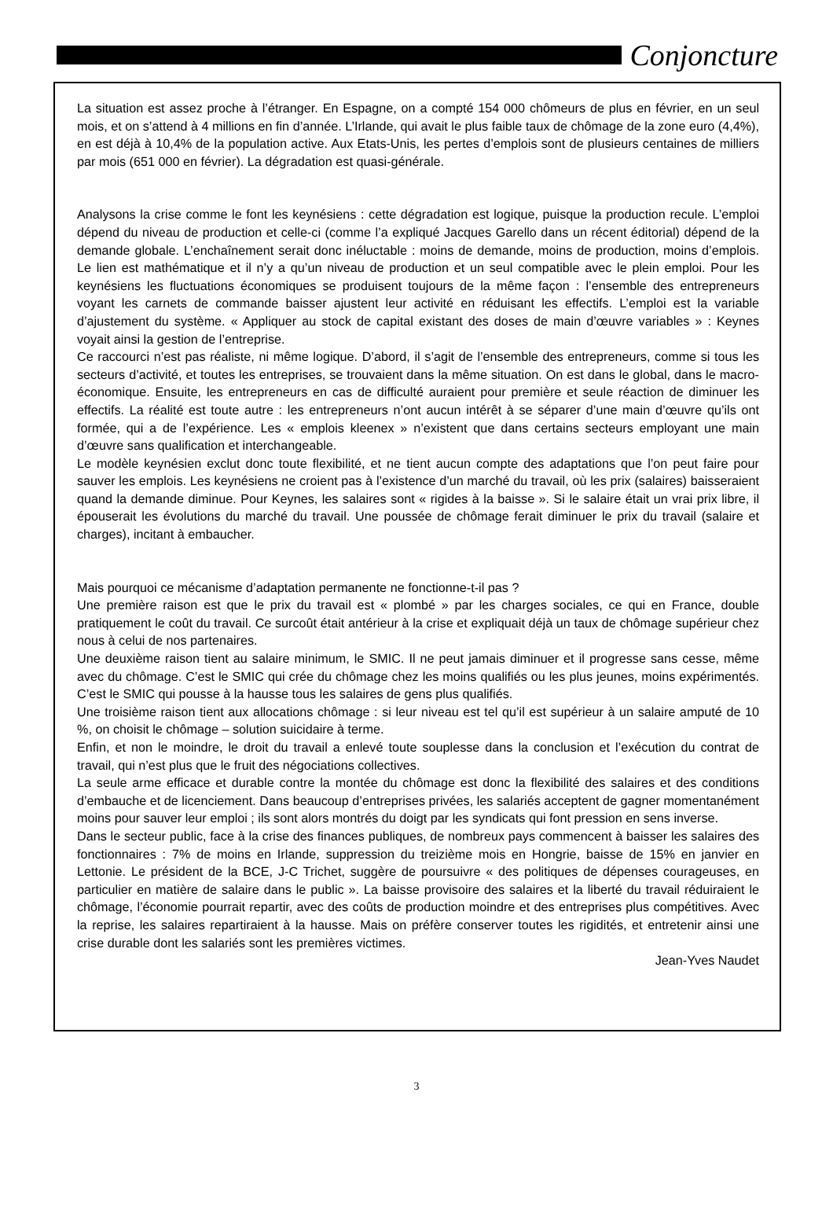Conjoncture
La situation est assez proche à l’étranger. En Espagne, on a compté 154 000 chômeurs de plus en février, en un seul mois, et on s’attend à 4 millions en fin d’année. L’Irlande, qui avait le plus faible taux de chômage de la zone euro (4,4%), en est déjà à 10,4% de la population active. Aux Etats-Unis, les pertes d’emplois sont de plusieurs centaines de milliers par mois (651 000 en février). La dégradation est quasi-générale.
Analysons la crise comme le font les keynésiens : cette dégradation est logique, puisque la production recule. L’emploi dépend du niveau de production et celle-ci (comme l’a expliqué Jacques Garello dans un récent éditorial) dépend de la demande globale. L’enchaînement serait donc inéluctable : moins de demande, moins de production, moins d’emplois. Le lien est mathématique et il n’y a qu’un niveau de production et un seul compatible avec le plein emploi. Pour les keynésiens les fluctuations économiques se produisent toujours de la même façon : l’ensemble des entrepreneurs voyant les carnets de commande baisser ajustent leur activité en réduisant les effectifs. L’emploi est la variable d’ajustement du système. « Appliquer au stock de capital existant des doses de main d’œuvre variables » : Keynes voyait ainsi la gestion de l’entreprise.
Ce raccourci n’est pas réaliste, ni même logique. D’abord, il s’agit de l’ensemble des entrepreneurs, comme si tous les secteurs d’activité, et toutes les entreprises, se trouvaient dans la même situation. On est dans le global, dans le macro-économique. Ensuite, les entrepreneurs en cas de difficulté auraient pour première et seule réaction de diminuer les effectifs. La réalité est toute autre : les entrepreneurs n’ont aucun intérêt à se séparer d’une main d’œuvre qu’ils ont formée, qui a de l’expérience. Les « emplois kleenex » n’existent que dans certains secteurs employant une main d’œuvre sans qualification et interchangeable.
Le modèle keynésien exclut donc toute flexibilité, et ne tient aucun compte des adaptations que l’on peut faire pour sauver les emplois. Les keynésiens ne croient pas à l’existence d’un marché du travail, où les prix (salaires) baisseraient quand la demande diminue. Pour Keynes, les salaires sont « rigides à la baisse ». Si le salaire était un vrai prix libre, il épouserait les évolutions du marché du travail. Une poussée de chômage ferait diminuer le prix du travail (salaire et charges), incitant à embaucher.
Mais pourquoi ce mécanisme d’adaptation permanente ne fonctionne-t-il pas ?
Une première raison est que le prix du travail est « plombé » par les charges sociales, ce qui en France, double pratiquement le coût du travail. Ce surcoût était antérieur à la crise et expliquait déjà un taux de chômage supérieur chez nous à celui de nos partenaires.
Une deuxième raison tient au salaire minimum, le SMIC. Il ne peut jamais diminuer et il progresse sans cesse, même avec du chômage. C’est le SMIC qui crée du chômage chez les moins qualifiés ou les plus jeunes, moins expérimentés. C’est le SMIC qui pousse à la hausse tous les salaires de gens plus qualifiés.
Une troisième raison tient aux allocations chômage : si leur niveau est tel qu’il est supérieur à un salaire amputé de 10 %, on choisit le chômage – solution suicidaire à terme.
Enfin, et non le moindre, le droit du travail a enlevé toute souplesse dans la conclusion et l’exécution du contrat de travail, qui n’est plus que le fruit des négociations collectives.
La seule arme efficace et durable contre la montée du chômage est donc la flexibilité des salaires et des conditions d’embauche et de licenciement. Dans beaucoup d’entreprises privées, les salariés acceptent de gagner momentanément moins pour sauver leur emploi ; ils sont alors montrés du doigt par les syndicats qui font pression en sens inverse.
Dans le secteur public, face à la crise des finances publiques, de nombreux pays commencent à baisser les salaires des fonctionnaires : 7% de moins en Irlande, suppression du treizième mois en Hongrie, baisse de 15% en janvier en Lettonie. Le président de la BCE, J-C Trichet, suggère de poursuivre « des politiques de dépenses courageuses, en particulier en matière de salaire dans le public ». La baisse provisoire des salaires et la liberté du travail réduiraient le chômage, l’économie pourrait repartir, avec des coûts de production moindre et des entreprises plus compétitives. Avec la reprise, les salaires repartiraient à la hausse. Mais on préfère conserver toutes les rigidités, et entretenir ainsi une crise durable dont les salariés sont les premières victimes.
Jean-Yves Naudet
3